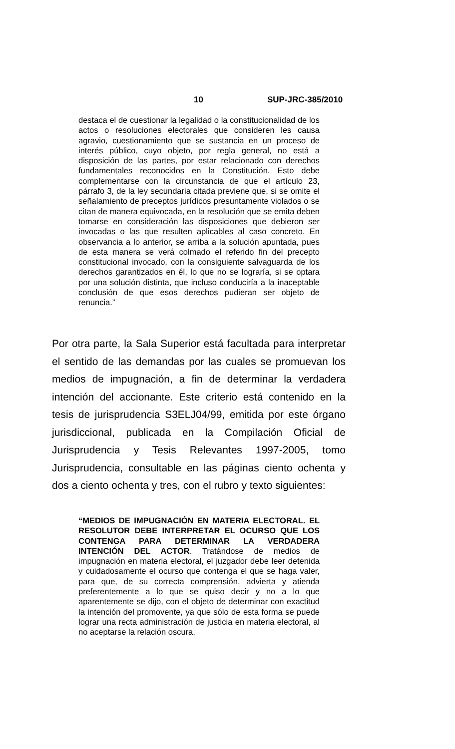10 SUP-JRC-385/2010
destaca el de cuestionar la legalidad o la constitucionalidad de los actos o resoluciones electorales que consideren les causa agravio, cuestionamiento que se sustancia en un proceso de interés público, cuyo objeto, por regla general, no está a disposición de las partes, por estar relacionado con derechos fundamentales reconocidos en la Constitución. Esto debe complementarse con la circunstancia de que el artículo 23, párrafo 3, de la ley secundaria citada previene que, si se omite el señalamiento de preceptos jurídicos presuntamente violados o se citan de manera equivocada, en la resolución que se emita deben tomarse en consideración las disposiciones que debieron ser invocadas o las que resulten aplicables al caso concreto. En observancia a lo anterior, se arriba a la solución apuntada, pues de esta manera se verá colmado el referido fin del precepto constitucional invocado, con la consiguiente salvaguarda de los derechos garantizados en él, lo que no se lograría, si se optara por una solución distinta, que incluso conduciría a la inaceptable conclusión de que esos derechos pudieran ser objeto de renuncia.”
Por otra parte, la Sala Superior está facultada para interpretar el sentido de las demandas por las cuales se promuevan los medios de impugnación, a fin de determinar la verdadera intención del accionante. Este criterio está contenido en la tesis de jurisprudencia S3ELJ04/99, emitida por este órgano jurisdiccional, publicada en la Compilación Oficial de Jurisprudencia y Tesis Relevantes 1997-2005, tomo Jurisprudencia, consultable en las páginas ciento ochenta y dos a ciento ochenta y tres, con el rubro y texto siguientes:
“MEDIOS DE IMPUGNACIÓN EN MATERIA ELECTORAL. EL RESOLUTOR DEBE INTERPRETAR EL OCURSO QUE LOS CONTENGA PARA DETERMINAR LA VERDADERA INTENCIÓN DEL ACTOR. Tratándose de medios de impugnación en materia electoral, el juzgador debe leer detenida y cuidadosamente el ocurso que contenga el que se haga valer, para que, de su correcta comprensión, advierta y atienda preferentemente a lo que se quiso decir y no a lo que aparentemente se dijo, con el objeto de determinar con exactitud la intención del promovente, ya que sólo de esta forma se puede lograr una recta administración de justicia en materia electoral, al no aceptarse la relación oscura,